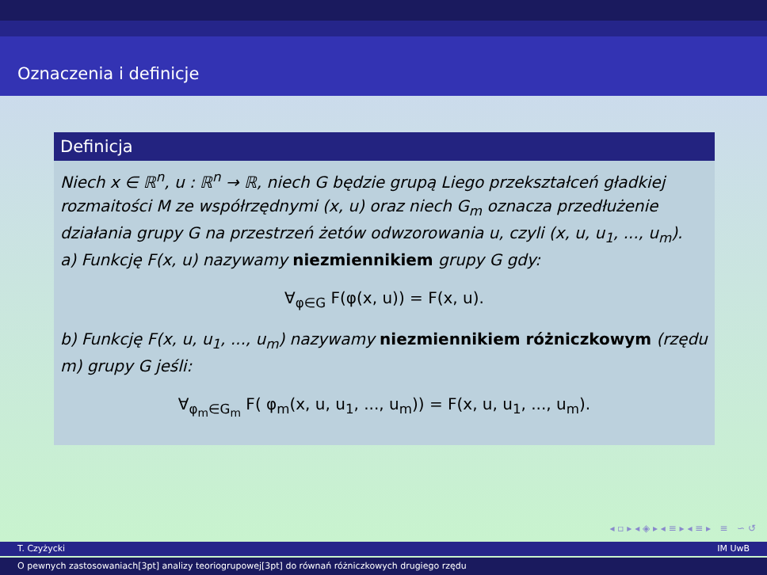Oznaczenia i definicje
Definicja
Niech x ∈ ℝ<sup>n</sup>, u : ℝ<sup>n</sup> → ℝ, niech G będzie grupą Liego przekształceń gładkiej rozmaitości M ze współrzędnymi (x, u) oraz niech G<sub>m</sub> oznacza przedłużenie działania grupy G na przestrzeń żetów odwzorowania u, czyli (x, u, u<sub>1</sub>, ..., u<sub>m</sub>).
a) Funkcję F(x, u) nazywamy niezmiennikiem grupy G gdy:
∀<sub>φ∈G</sub> F(φ(x, u)) = F(x, u).
b) Funkcję F(x, u, u<sub>1</sub>, ..., u<sub>m</sub>) nazywamy niezmiennikiem różniczkowym (rzędu m) grupy G jeśli:
∀<sub>φ<sub>m</sub>∈G<sub>m</sub></sub> F( φ<sub>m</sub>(x, u, u<sub>1</sub>, ..., u<sub>m</sub>)) = F(x, u, u<sub>1</sub>, ..., u<sub>m</sub>).
◂ ▫ ▸ ◂ ◈ ▸ ◂ ≡ ▸ ◂ ≡ ▸ ≡ ∽ ↺
T. Czyżycki IM UwB
O pewnych zastosowaniach[3pt] analizy teoriogrupowej[3pt] do równań różniczkowych drugiego rzędu